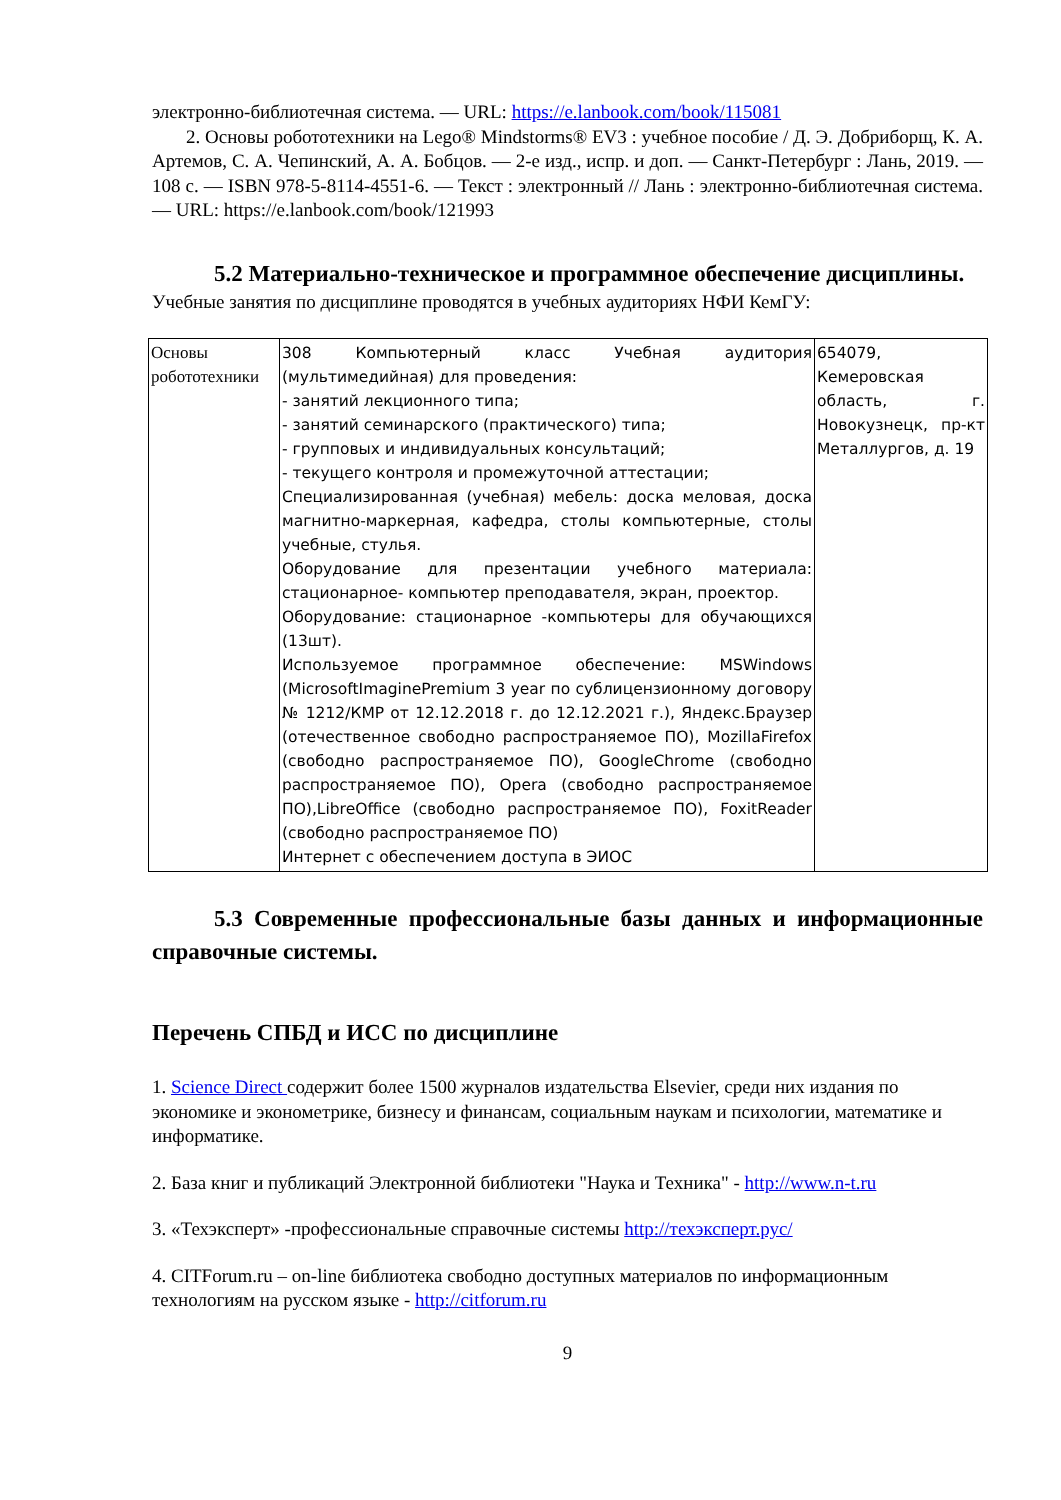электронно-библиотечная система. — URL: https://e.lanbook.com/book/115081
2. Основы робототехники на Lego® Mindstorms® EV3 : учебное пособие / Д. Э. Добриборщ, К. А. Артемов, С. А. Чепинский, А. А. Бобцов. — 2-е изд., испр. и доп. — Санкт-Петербург : Лань, 2019. — 108 с. — ISBN 978-5-8114-4551-6. — Текст : электронный // Лань : электронно-библиотечная система. — URL: https://e.lanbook.com/book/121993
5.2 Материально-техническое и программное обеспечение дисциплины.
Учебные занятия по дисциплине проводятся в учебных аудиториях НФИ КемГУ:
| Основы робототехники | 308 Компьютерный класс Учебная аудитория (мультимедийная) для проведения: - занятий лекционного типа; - занятий семинарского (практического) типа; - групповых и индивидуальных консультаций; - текущего контроля и промежуточной аттестации; Специализированная (учебная) мебель: доска меловая, доска магнитно-маркерная, кафедра, столы компьютерные, столы учебные, стулья. Оборудование для презентации учебного материала: стационарное- компьютер преподавателя, экран, проектор. Оборудование: стационарное -компьютеры для обучающихся (13шт). Используемое программное обеспечение: MSWindows (MicrosoftImaginePremium 3 year по сублицензионному договору № 1212/КМР от 12.12.2018 г. до 12.12.2021 г.), Яндекс.Браузер (отечественное свободно распространяемое ПО), MozillaFirefox (свободно распространяемое ПО), GoogleChrome (свободно распространяемое ПО), Opera (свободно распространяемое ПО),LibreOffice (свободно распространяемое ПО), FoxitReader (свободно распространяемое ПО) Интернет с обеспечением доступа в ЭИОС | 654079, Кемеровская область, г. Новокузнецк, пр-кт Металлургов, д. 19 |
5.3 Современные профессиональные базы данных и информационные справочные системы.
Перечень СПБД и ИСС по дисциплине
1. Science Direct содержит более 1500 журналов издательства Elsevier, среди них издания по экономике и эконометрике, бизнесу и финансам, социальным наукам и психологии, математике и информатике.
2. База книг и публикаций Электронной библиотеки "Наука и Техника" - http://www.n-t.ru
3. «Техэксперт» -профессиональные справочные системы http://техэксперт.рус/
4. CITForum.ru – on-line библиотека свободно доступных материалов по информационным технологиям на русском языке - http://citforum.ru
9